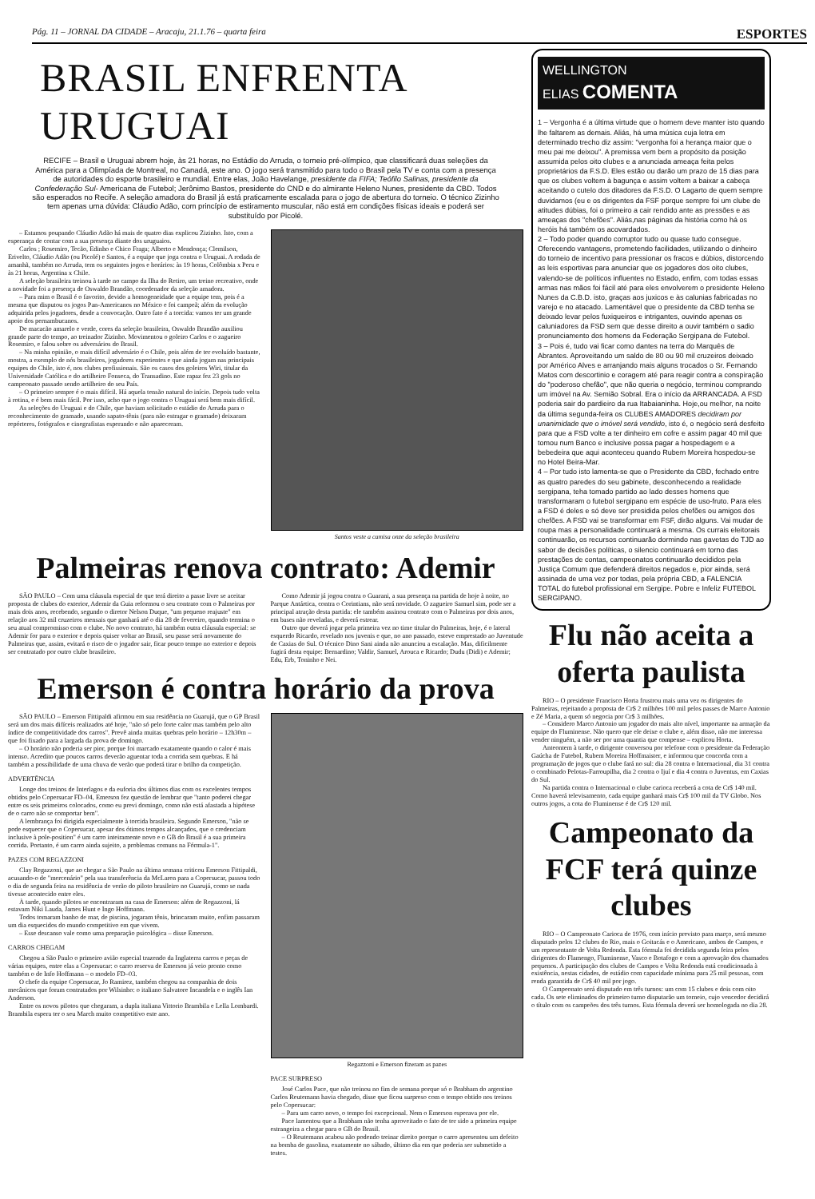Pág. 11 – JORNAL DA CIDADE – Aracaju, 21.1.76 – quarta feira ESPORTES
BRASIL ENFRENTA URUGUAI
RECIFE – Brasil e Uruguai abrem hoje, às 21 horas, no Estádio do Arruda, o torneio pré-olímpico, que classificará duas seleções da América para a Olimpíada de Montreal, no Canadá, este ano. O jogo será transmitido para todo o Brasil pela TV e conta com a presença de autoridades do esporte brasileiro e mundial. Entre elas, João Havelange, presidente da FIFA; Teófilo Salinas, presidente da Confederação Sul- Americana de Futebol; Jerônimo Bastos, presidente do CND e do almirante Heleno Nunes, presidente da CBD. Todos são esperados no Recife. A seleção amadora do Brasil já está praticamente escalada para o jogo de abertura do torneio. O técnico Zizinho tem apenas uma dúvida: Cláudio Adão, com princípio de estiramento muscular, não está em condições físicas ideais e poderá ser substituído por Picolé.
– Estamos poupando Cláudio Adão há mais de quatro dias explicou Zizinho. Isto, com a esperança de contar com a sua presença diante dos uruguaios.
Carlos ; Rosemiro, Tecão, Edinho e Chico Fraga; Alberto e Mendonça; Clemilson, Erivelto, Cláudio Adão (ou Picolé) e Santos, é a equipe que joga contra o Uruguai. A rodada de amanhã, também no Arruda, tem os seguintes jogos e horários: às 19 horas, Colômbia x Peru e às 21 horas, Argentina x Chile.
A seleção brasileira treinou à tarde no campo da Ilha do Retiro, um treino recreativo, onde a novidade foi a presença de Oswaldo Brandão, coordenador da seleção amadora.
– Para mim o Brasil é o favorito, devido a homogeneidade que a equipe tem, pois é a mesma que disputou os jogos Pan-Americanos no México e foi campeã; além da evolução adquirida pelos jogadores, desde a convocação. Outro fato é a torcida: vamos ter um grande apoio dos pernambucanos.
De macacão amarelo e verde, cores da seleção brasileira, Oswaldo Brandão auxiliou grande parte do tempo, ao treinador Zizinho. Movimentou o goleiro Carlos e o zagueiro Rosemiro, e falou sobre os adversários do Brasil.
– Na minha opinião, o mais difícil adversário é o Chile, pois além de ter evoluído bastante, mostra, a exemplo de nós brasileiros, jogadores experientes e que ainda jogam nas principais equipes do Chile, isto é, nos clubes profissionais. São os casos dos goleiros Wiri, titular da Universidade Católica e do artilheiro Fonseca, do Transadino. Este rapaz fez 23 gols no campeonato passado sendo artilheiro do seu País.
– O primeiro sempre é o mais difícil. Há aquela tensão natural do início. Depois tudo volta à rotina, e é bem mais fácil. Por isso, acho que o jogo contra o Uruguai será bem mais difícil.
As seleções do Uruguai e do Chile, que haviam solicitado o estádio do Arruda para o reconhecimento do gramado, usando sapato-tênis (para não estragar o gramado) deixaram repórteres, fotógrafos e cinegrafistas esperando e não apareceram.
Santos veste a camisa onze da seleção brasileira
Palmeiras renova contrato: Ademir
SÃO PAULO – Com uma cláusula especial de que terá direito a passe livre se aceitar proposta de clubes do exterior, Ademir da Guia reformou o seu contrato com o Palmeiras por mais dois anos, recebendo, segundo o diretor Nelson Duque, "um pequeno reajuste" em relação aos 32 mil cruzeiros mensais que ganhará até o dia 28 de fevereiro, quando termina o seu atual compromisso com o clube. No novo contrato, há também outra cláusula especial: se Ademir for para o exterior e depois quiser voltar ao Brasil, seu passe será novamente do Palmeiras que, assim, evitará o risco de o jogador sair, ficar pouco tempo no exterior e depois ser contratado por outro clube brasileiro.
Como Ademir já jogou contra o Guarani, a sua presença na partida de hoje à noite, no Parque Antártica, contra o Corintians, não será novidade. O zagueiro Samuel sim, pode ser a principal atração desta partida: ele também assinou contrato com o Palmeiras por dois anos, em bases não reveladas, e deverá estrear.
Outro que deverá jogar pela primeira vez no time titular do Palmeiras, hoje, é o lateral esquerdo Ricardo, revelado nos juvenis e que, no ano passado, esteve emprestado ao Juventude de Caxias do Sul. O técnico Dino Sani ainda não anunciou a escalação. Mas, dificilmente fugirá desta equipe: Bernardino; Valdir, Samuel, Arouca e Ricardo; Dudu (Didi) e Ademir; Edu, Erb, Toninho e Nei.
Emerson é contra horário da prova
SÃO PAULO – Emerson Fittipaldi afirmou em sua residência no Guarujá, que o GP Brasil será um dos mais difíceis realizados até hoje, "não só pelo forte calor mas também pelo alto índice de competitividade dos carros". Prevê ainda muitas quebras pelo horário – 12h30m – que foi fixado para a largada da prova de domingo.
– O horário não poderia ser pior, porque foi marcado exatamente quando o calor é mais intenso. Acredito que poucos carros deverão aguentar toda a corrida sem quebras. E há também a possibilidade de uma chuva de verão que poderá tirar o brilho da competição.
ADVERTÊNCIA
Longe dos treinos de Interlagos e da euforia dos últimos dias com os excelentes tempos obtidos pelo Copersucar FD–04, Emerson fez questão de lembrar que "tanto poderei chegar entre os seis primeiros colocados, como eu previ domingo, como não está afastada a hipótese de o carro não se comportar bem".
A lembrança foi dirigida especialmente à torcida brasileira. Segundo Emerson, "não se pode esquecer que o Copersucar, apesar dos ótimos tempos alcançados, que o credenciam inclusive à pole-position" é um carro inteiramente novo e o GB do Brasil é a sua primeira corrida. Portanto, é um carro ainda sujeito, a problemas comuns na Fórmula-1".
PAZES COM REGAZZONI
Clay Regazzoni, que ao chegar a São Paulo na última semana criticou Emerson Fittipaldi, acusando-o de "mercenário" pela sua transferência da McLaren para a Copersucar, passou todo o dia de segunda feira na residência de verão do piloto brasileiro no Guarujá, como se nada tivesse acontecido entre eles.
À tarde, quando pilotos se encontraram na casa de Emerson: além de Regazzoni, lá estavam Niki Lauda, James Hunt e Ingo Hoffmann.
Todos tomaram banho de mar, de piscina, jogaram tênis, brincaram muito, enfim passaram um dia esquecidos do mundo competitivo em que vivem.
– Esse descanso vale como uma preparação psicológica – disse Emerson.
CARROS CHEGAM
Chegou a São Paulo o primeiro avião especial trazendo da Inglaterra carros e peças de várias equipes, entre elas a Copersucar: o carro reserva de Emerson já veio pronto como também o de Info Hoffmann – o modelo FD–03.
O chefe da equipe Copersucar, Jo Ramirez, também chegou na companhia de dois mecânicos que foram contratados por Wilsinho: o italiano Salvatore Incandela e o inglês Ian Anderson.
Entre os novos pilotos que chegaram, a dupla italiana Vittorio Brambila e Lella Lombardi. Brambila espera ter o seu March muito competitivo este ano.
Regazzoni e Emerson fizeram as pazes
PACE SURPRESO
José Carlos Pace, que não treinou no fim de semana porque só o Brabham do argentino Carlos Reutemann havia chegado, disse que ficou surpreso com o tempo obtido nos treinos pelo Copersucar:
– Para um carro novo, o tempo foi excepcional. Nem o Emerson esperava por ele.
Pace lamentou que a Brabham não tenha aproveitado o fato de ter sido a primeira equipe estrangeira a chegar para o GB do Brasil.
– O Reutemann acabou não podendo treinar direito porque o carro apresentou um defeito na bomba de gasolina, exatamente no sábado, último dia em que poderia ser submetido a testes.
WELLINGTON
ELIAS COMENTA
1 – Vergonha é a última virtude que o homem deve manter isto quando lhe faltarem as demais. Aliás, há uma música cuja letra em determinado trecho diz assim: "vergonha foi a herança maior que o meu pai me deixou". A premissa vem bem a propósito da posição assumida pelos oito clubes e a anunciada ameaça feita pelos proprietários da F.S.D. Eles estão ou darão um prazo de 15 dias para que os clubes voltem à bagunça e assim voltem a baixar a cabeça aceitando o cutelo dos ditadores da F.S.D. O Lagarto de quem sempre duvidamos (eu e os dirigentes da FSF porque sempre foi um clube de atitudes dúbias, foi o primeiro a cair rendido ante as pressões e as ameaças dos "chefões". Aliás,nas páginas da história como há os heróis há também os acovardados.
2 – Todo poder quando corruptor tudo ou quase tudo consegue. Oferecendo vantagens, prometendo facilidades, utilizando o dinheiro do torneio de incentivo para pressionar os fracos e dúbios, distorcendo as leis esportivas para anunciar que os jogadores dos oito clubes, valendo-se de políticos influentes no Estado, enfim, com todas essas armas nas mãos foi fácil até para eles envolverem o presidente Heleno Nunes da C.B.D. isto, graças aos juxicos e às calunias fabricadas no varejo e no atacado. Lamentável que o presidente da CBD tenha se deixado levar pelos fuxiqueiros e intrigantes, ouvindo apenas os caluniadores da FSD sem que desse direito a ouvir também o sadio pronunciamento dos homens da Federação Sergipana de Futebol.
3 – Pois é, tudo vai ficar como dantes na terra do Marquês de Abrantes. Aproveitando um saldo de 80 ou 90 mil cruzeiros deixado por Américo Alves e arranjando mais alguns trocados o Sr. Fernando Matos com descortinio e coragem até para reagir contra a conspiração do "poderoso chefão", que não queria o negócio, terminou comprando um imóvel na Av. Semião Sobral. Era o início da ARRANCADA. A FSD poderia sair do pardieiro da rua Itabaianinha. Hoje,ou melhor, na noite da última segunda-feira os CLUBES AMADORES decidiram por unanimidade que o imóvel será vendido, isto é, o negócio será desfeito para que a FSD volte a ter dinheiro em cofre e assim pagar 40 mil que tomou num Banco e inclusive possa pagar a hospedagem e a bebedeira que aqui aconteceu quando Rubem Moreira hospedou-se no Hotel Beira-Mar.
4 – Por tudo isto lamenta-se que o Presidente da CBD, fechado entre as quatro paredes do seu gabinete, desconhecendo a realidade sergipana, teha tomado partido ao lado desses homens que transformaram o futebol sergipano em espécie de uso-fruto. Para eles a FSD é deles e só deve ser presidida pelos chefões ou amigos dos chefões. A FSD vai se transformar em FSF, dirão alguns. Vai mudar de roupa mas a personalidade continuará a mesma. Os currais eleitorais continuarão, os recursos continuarão dormindo nas gavetas do TJD ao sabor de decisões políticas, o silencio continuará em torno das prestações de contas, campeonatos continuarão decididos pela Justiça Comum que defenderá direitos negados e, pior ainda, será assinada de uma vez por todas, pela própria CBD, a FALENCIA TOTAL do futebol profissional em Sergipe. Pobre e Infeliz FUTEBOL SERGIPANO.
Flu não aceita a oferta paulista
RIO – O presidente Francisco Horta frustrou mais uma vez os dirigentes do Palmeiras, rejeitando a proposta de Cr$ 2 milhões 100 mil pelos passes de Marco Antonio e Zé Maria, a quem só negocia por Cr$ 3 milhões.
– Considero Marco Antonio um jogador do mais alto nível, importante na armação da equipe do Fluminense. Não quero que ele deixe o clube e, além disso, não me interessa vender ninguém, a não ser por uma quantia que compense – explicou Horta.
Anteontem à tarde, o dirigente conversou por telefone com o presidente da Federação Gaúcha de Futebol, Rubem Moreira Hoffmaister, e informou que concorda com a programação de jogos que o clube fará no sul: dia 28 contra o Internacional, dia 31 contra o combinado Pelotas-Farroupilha, dia 2 contra o Ijuí e dia 4 contra o Juventus, em Caxias do Sul.
Na partida contra o Internacional o clube carioca receberá a cota de Cr$ 140 mil. Como haverá televisamento, cada equipe ganhará mais Cr$ 100 mil da TV Globo. Nos outros jogos, a cota do Fluminense é de Cr$ 120 mil.
Campeonato da FCF terá quinze clubes
RIO – O Campeonato Carioca de 1976, com início previsto para março, será mesmo disputado pelos 12 clubes do Rio, mais o Goitacás e o Americano, ambos de Campos, e um representante de Volta Redonda. Esta fórmula foi decidida segunda feira pelos dirigentes do Flamengo, Fluminense, Vasco e Botafogo e com a aprovação dos chamados pequenos. A participação dos clubes de Campos e Volta Redonda está condicionada à existência, nestas cidades, de estádio com capacidade mínima para 25 mil pessoas, com renda garantida de Cr$ 40 mil por jogo.
O Campeonato será disputado em três turnos: um com 15 clubes e dois com oito cada. Os sete eliminados do primeiro turno disputarão um torneio, cujo vencedor decidirá o título com os campeões dos três turnos. Esta fórmula deverá ser homologada no dia 28.